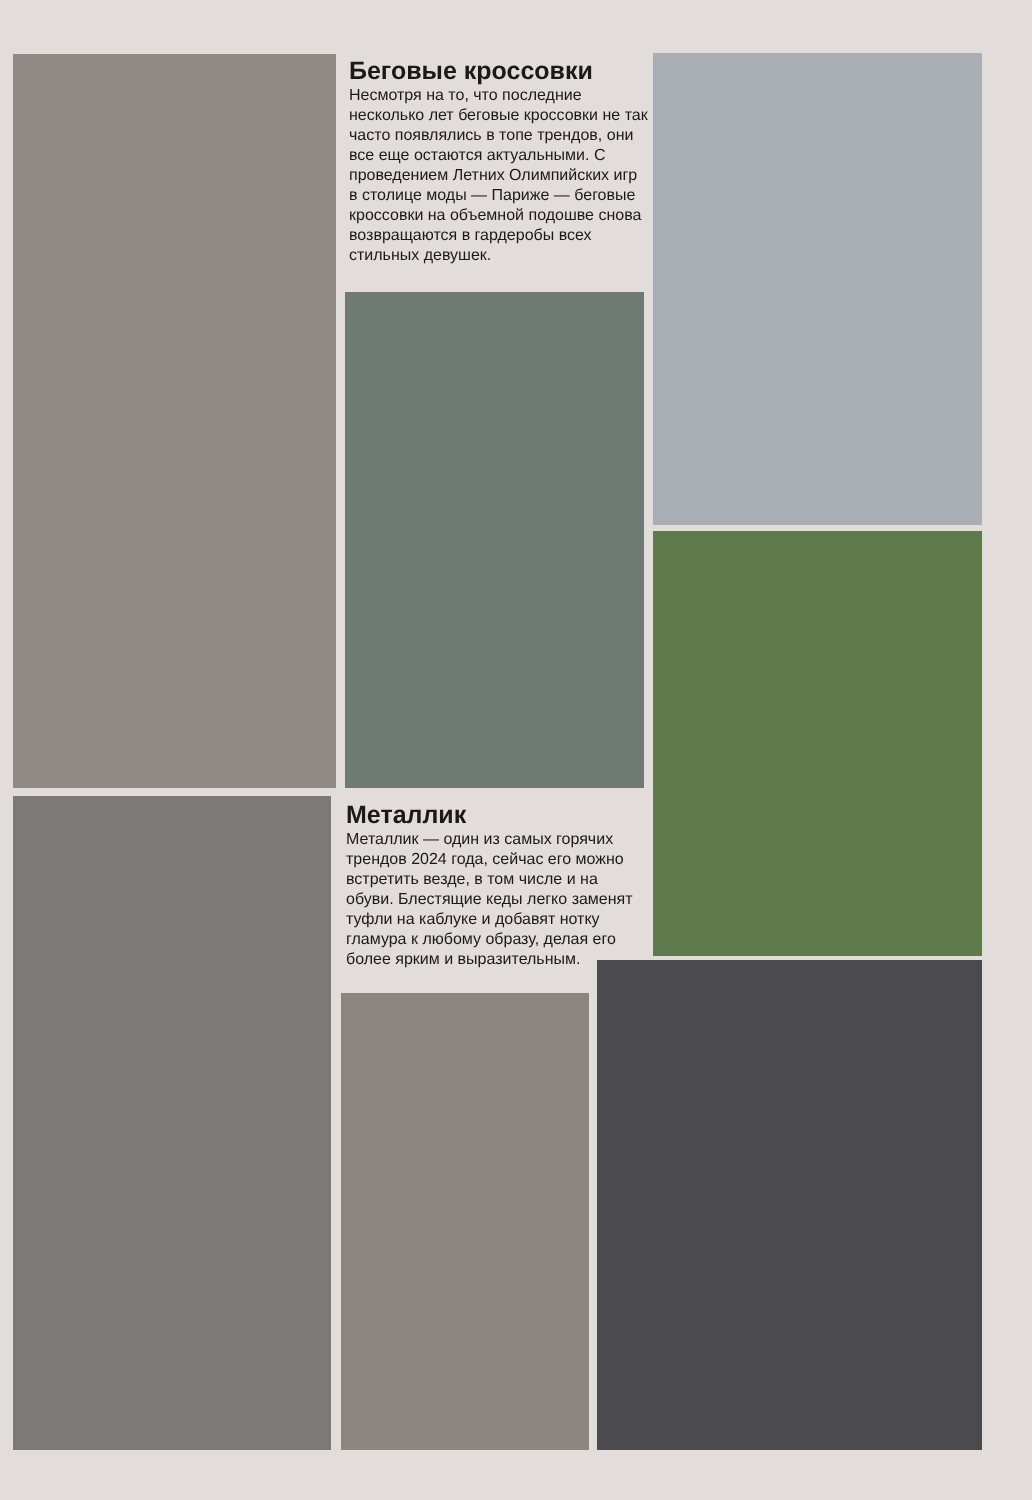Беговые кроссовки
Несмотря на то, что последние несколько лет беговые кроссовки не так часто появлялись в топе трендов, они все еще остаются актуальными. С проведением Летних Олимпийских игр в столице моды — Париже — беговые кроссовки на объемной подошве снова возвращаются в гардеробы всех стильных девушек.
Металлик
Металлик — один из самых горячих трендов 2024 года, сейчас его можно встретить везде, в том числе и на обуви. Блестящие кеды легко заменят туфли на каблуке и добавят нотку гламура к любому образу, делая его более ярким и выразительным.